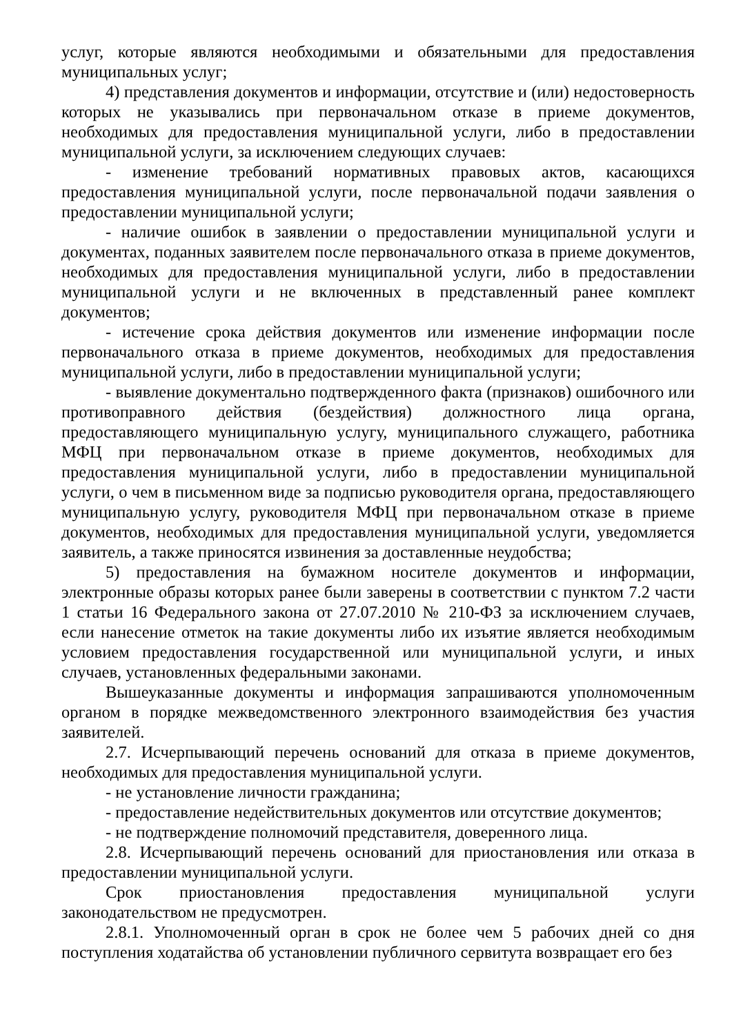услуг, которые являются необходимыми и обязательными для предоставления муниципальных услуг;
4) представления документов и информации, отсутствие и (или) недостоверность которых не указывались при первоначальном отказе в приеме документов, необходимых для предоставления муниципальной услуги, либо в предоставлении муниципальной услуги, за исключением следующих случаев:
- изменение требований нормативных правовых актов, касающихся предоставления муниципальной услуги, после первоначальной подачи заявления о предоставлении муниципальной услуги;
- наличие ошибок в заявлении о предоставлении муниципальной услуги и документах, поданных заявителем после первоначального отказа в приеме документов, необходимых для предоставления муниципальной услуги, либо в предоставлении муниципальной услуги и не включенных в представленный ранее комплект документов;
- истечение срока действия документов или изменение информации после первоначального отказа в приеме документов, необходимых для предоставления муниципальной услуги, либо в предоставлении муниципальной услуги;
- выявление документально подтвержденного факта (признаков) ошибочного или противоправного действия (бездействия) должностного лица органа, предоставляющего муниципальную услугу, муниципального служащего, работника МФЦ при первоначальном отказе в приеме документов, необходимых для предоставления муниципальной услуги, либо в предоставлении муниципальной услуги, о чем в письменном виде за подписью руководителя органа, предоставляющего муниципальную услугу, руководителя МФЦ при первоначальном отказе в приеме документов, необходимых для предоставления муниципальной услуги, уведомляется заявитель, а также приносятся извинения за доставленные неудобства;
5) предоставления на бумажном носителе документов и информации, электронные образы которых ранее были заверены в соответствии с пунктом 7.2 части 1 статьи 16 Федерального закона от 27.07.2010 № 210-ФЗ за исключением случаев, если нанесение отметок на такие документы либо их изъятие является необходимым условием предоставления государственной или муниципальной услуги, и иных случаев, установленных федеральными законами.
Вышеуказанные документы и информация запрашиваются уполномоченным органом в порядке межведомственного электронного взаимодействия без участия заявителей.
2.7. Исчерпывающий перечень оснований для отказа в приеме документов, необходимых для предоставления муниципальной услуги.
- не установление личности гражданина;
- предоставление недействительных документов или отсутствие документов;
- не подтверждение полномочий представителя, доверенного лица.
2.8. Исчерпывающий перечень оснований для приостановления или отказа в предоставлении муниципальной услуги.
Срок приостановления предоставления муниципальной услуги законодательством не предусмотрен.
2.8.1. Уполномоченный орган в срок не более чем 5 рабочих дней со дня поступления ходатайства об установлении публичного сервитута возвращает его без